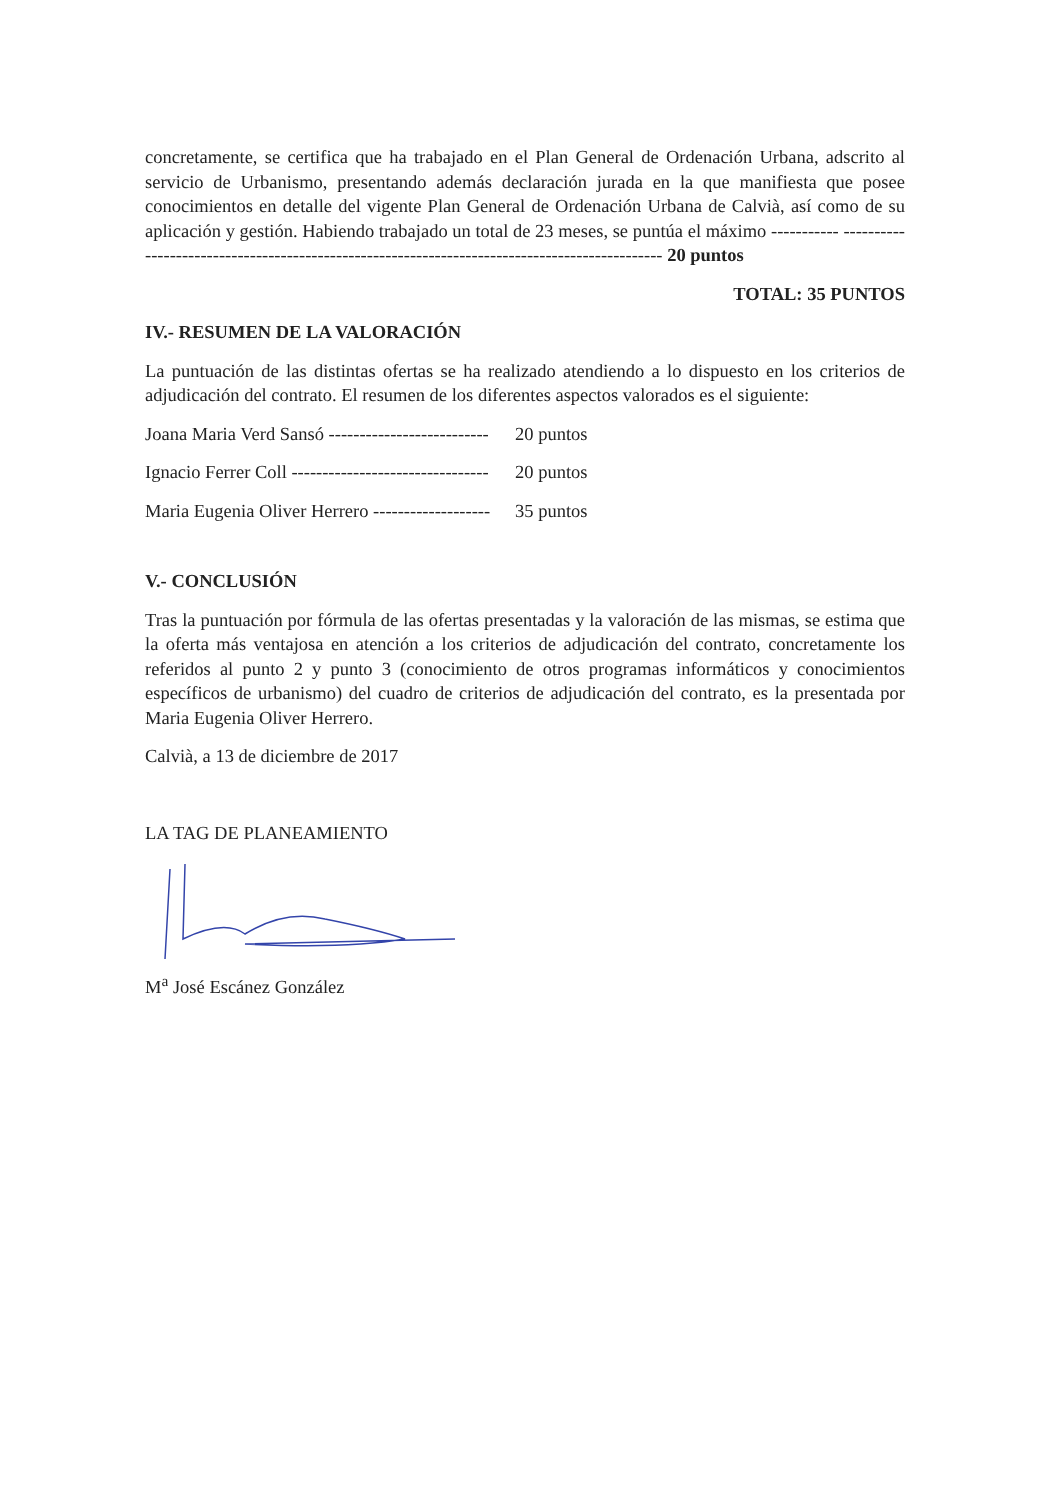concretamente, se certifica que ha trabajado en el Plan General de Ordenación Urbana, adscrito al servicio de Urbanismo, presentando además declaración jurada en la que manifiesta que posee conocimientos en detalle del vigente Plan General de Ordenación Urbana de Calvià, así como de su aplicación y gestión. Habiendo trabajado un total de 23 meses, se puntúa el máximo ----------- ---------------------------------------------------------------------------------------------- 20 puntos
TOTAL: 35 PUNTOS
IV.- RESUMEN DE LA VALORACIÓN
La puntuación de las distintas ofertas se ha realizado atendiendo a lo dispuesto en los criterios de adjudicación del contrato. El resumen de los diferentes aspectos valorados es el siguiente:
Joana Maria Verd Sansó -------------------------- 20 puntos
Ignacio Ferrer Coll -------------------------------- 20 puntos
Maria Eugenia Oliver Herrero ------------------- 35 puntos
V.- CONCLUSIÓN
Tras la puntuación por fórmula de las ofertas presentadas y la valoración de las mismas, se estima que la oferta más ventajosa en atención a los criterios de adjudicación del contrato, concretamente los referidos al punto 2 y punto 3 (conocimiento de otros programas informáticos y conocimientos específicos de urbanismo) del cuadro de criterios de adjudicación del contrato, es la presentada por Maria Eugenia Oliver Herrero.
Calvià, a 13 de diciembre de 2017
LA TAG DE PLANEAMIENTO
M<sup>a</sup> José Escánez González